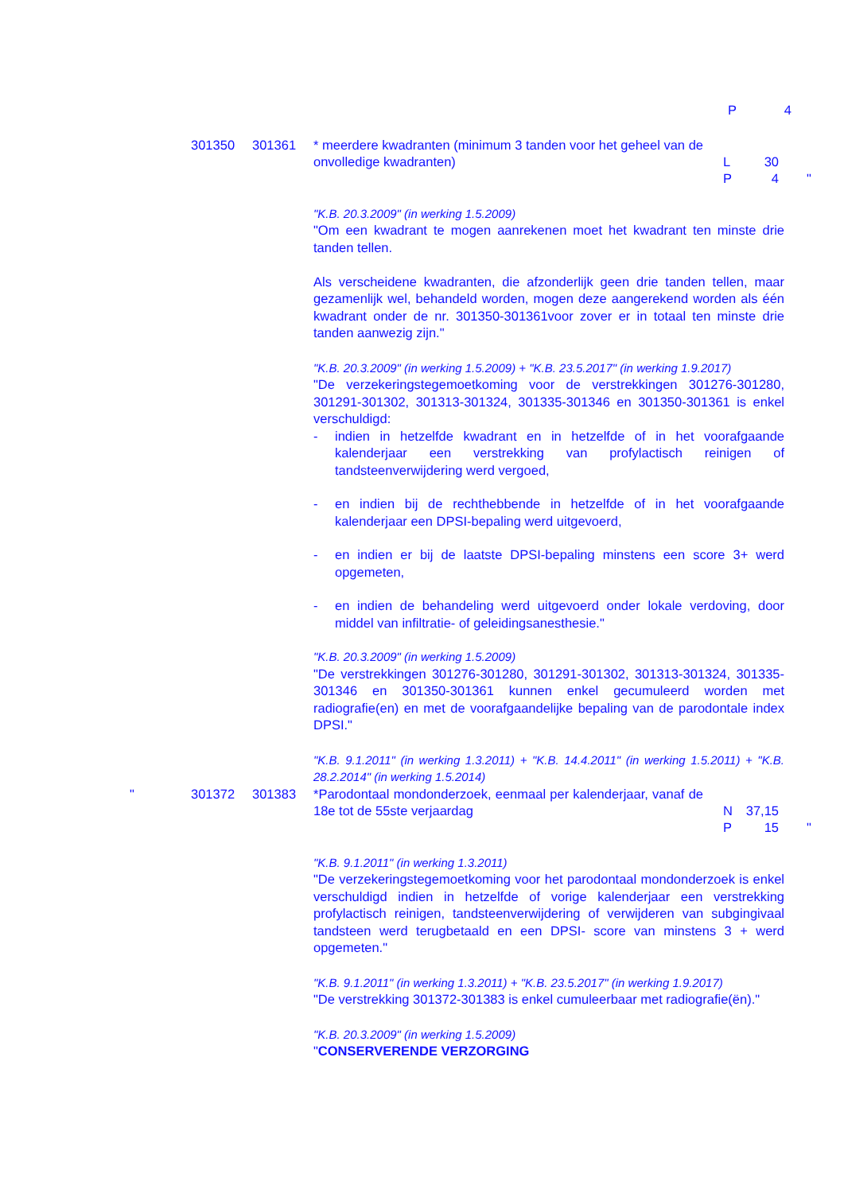P 4
301350 301361 * meerdere kwadranten (minimum 3 tanden voor het geheel van de onvolledige kwadranten)
L 30
P 4
"
"K.B. 20.3.2009" (in werking 1.5.2009)
"Om een kwadrant te mogen aanrekenen moet het kwadrant ten minste drie tanden tellen.
Als verscheidene kwadranten, die afzonderlijk geen drie tanden tellen, maar gezamenlijk wel, behandeld worden, mogen deze aangerekend worden als één kwadrant onder de nr. 301350-301361voor zover er in totaal ten minste drie tanden aanwezig zijn."
"K.B. 20.3.2009" (in werking 1.5.2009) + "K.B. 23.5.2017" (in werking 1.9.2017)
"De verzekeringstegemoetkoming voor de verstrekkingen 301276-301280, 301291-301302, 301313-301324, 301335-301346 en 301350-301361 is enkel verschuldigd:
- indien in hetzelfde kwadrant en in hetzelfde of in het voorafgaande kalenderjaar een verstrekking van profylactisch reinigen of tandsteenverwijdering werd vergoed,
- en indien bij de rechthebbende in hetzelfde of in het voorafgaande kalenderjaar een DPSI-bepaling werd uitgevoerd,
- en indien er bij de laatste DPSI-bepaling minstens een score 3+ werd opgemeten,
- en indien de behandeling werd uitgevoerd onder lokale verdoving, door middel van infiltratie- of geleidingsanesthesie."
"K.B. 20.3.2009" (in werking 1.5.2009)
"De verstrekkingen 301276-301280, 301291-301302, 301313-301324, 301335-301346 en 301350-301361 kunnen enkel gecumuleerd worden met radiografie(en) en met de voorafgaandelijke bepaling van de parodontale index DPSI."
"K.B. 9.1.2011" (in werking 1.3.2011) + "K.B. 14.4.2011" (in werking 1.5.2011) + "K.B. 28.2.2014" (in werking 1.5.2014)
" 301372 301383 *Parodontaal mondonderzoek, eenmaal per kalenderjaar, vanaf de 18e tot de 55ste verjaardag
N 37,15
P 15
"
"K.B. 9.1.2011" (in werking 1.3.2011)
"De verzekeringstegemoetkoming voor het parodontaal mondonderzoek is enkel verschuldigd indien in hetzelfde of vorige kalenderjaar een verstrekking profylactisch reinigen, tandsteenverwijdering of verwijderen van subgingivaal tandsteen werd terugbetaald en een DPSI- score van minstens 3 + werd opgemeten."
"K.B. 9.1.2011" (in werking 1.3.2011) + "K.B. 23.5.2017" (in werking 1.9.2017)
"De verstrekking 301372-301383 is enkel cumuleerbaar met radiografie(ën)."
"K.B. 20.3.2009" (in werking 1.5.2009)
"CONSERVERENDE VERZORGING